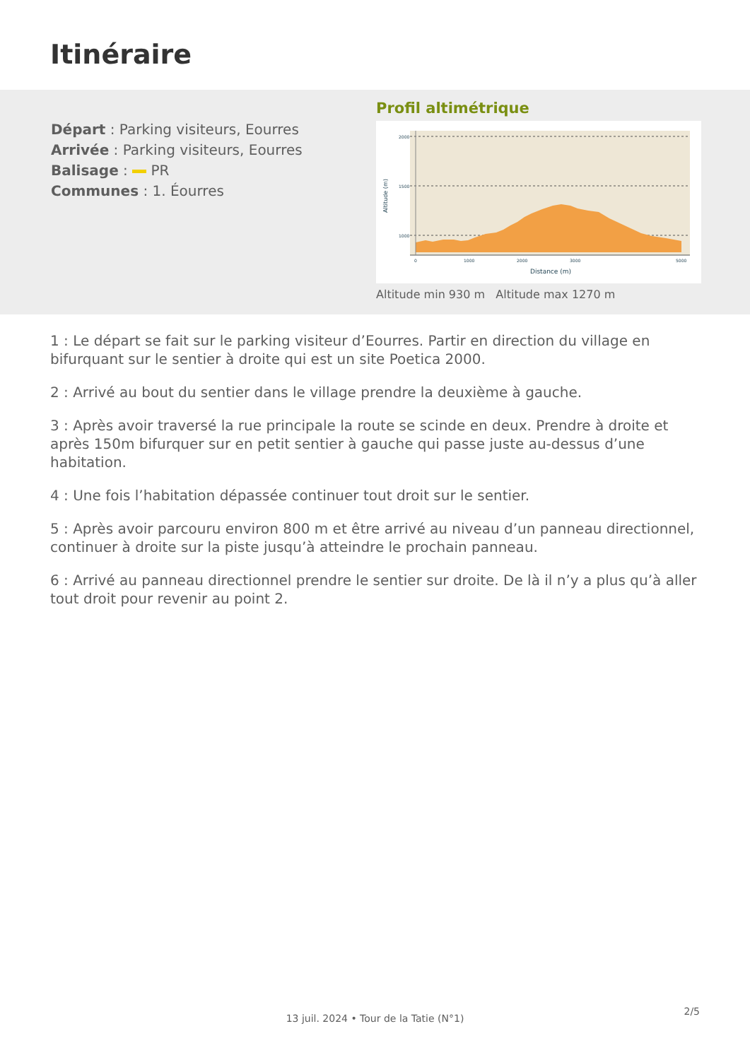Itinéraire
Départ : Parking visiteurs, Eourres
Arrivée : Parking visiteurs, Eourres
Balisage : PR
Communes : 1. Éourres
Profil altimétrique
2000
1500
1000
0
1000
2000
3000
5000
Distance (m)
Altitude (m)
Altitude min 930 m Altitude max 1270 m
1 : Le départ se fait sur le parking visiteur d’Eourres. Partir en direction du village en bifurquant sur le sentier à droite qui est un site Poetica 2000.
2 : Arrivé au bout du sentier dans le village prendre la deuxième à gauche.
3 : Après avoir traversé la rue principale la route se scinde en deux. Prendre à droite et après 150m bifurquer sur en petit sentier à gauche qui passe juste au-dessus d’une habitation.
4 : Une fois l’habitation dépassée continuer tout droit sur le sentier.
5 : Après avoir parcouru environ 800 m et être arrivé au niveau d’un panneau directionnel, continuer à droite sur la piste jusqu’à atteindre le prochain panneau.
6 : Arrivé au panneau directionnel prendre le sentier sur droite. De là il n’y a plus qu’à aller tout droit pour revenir au point 2.
2/5
13 juil. 2024 • Tour de la Tatie (N°1)